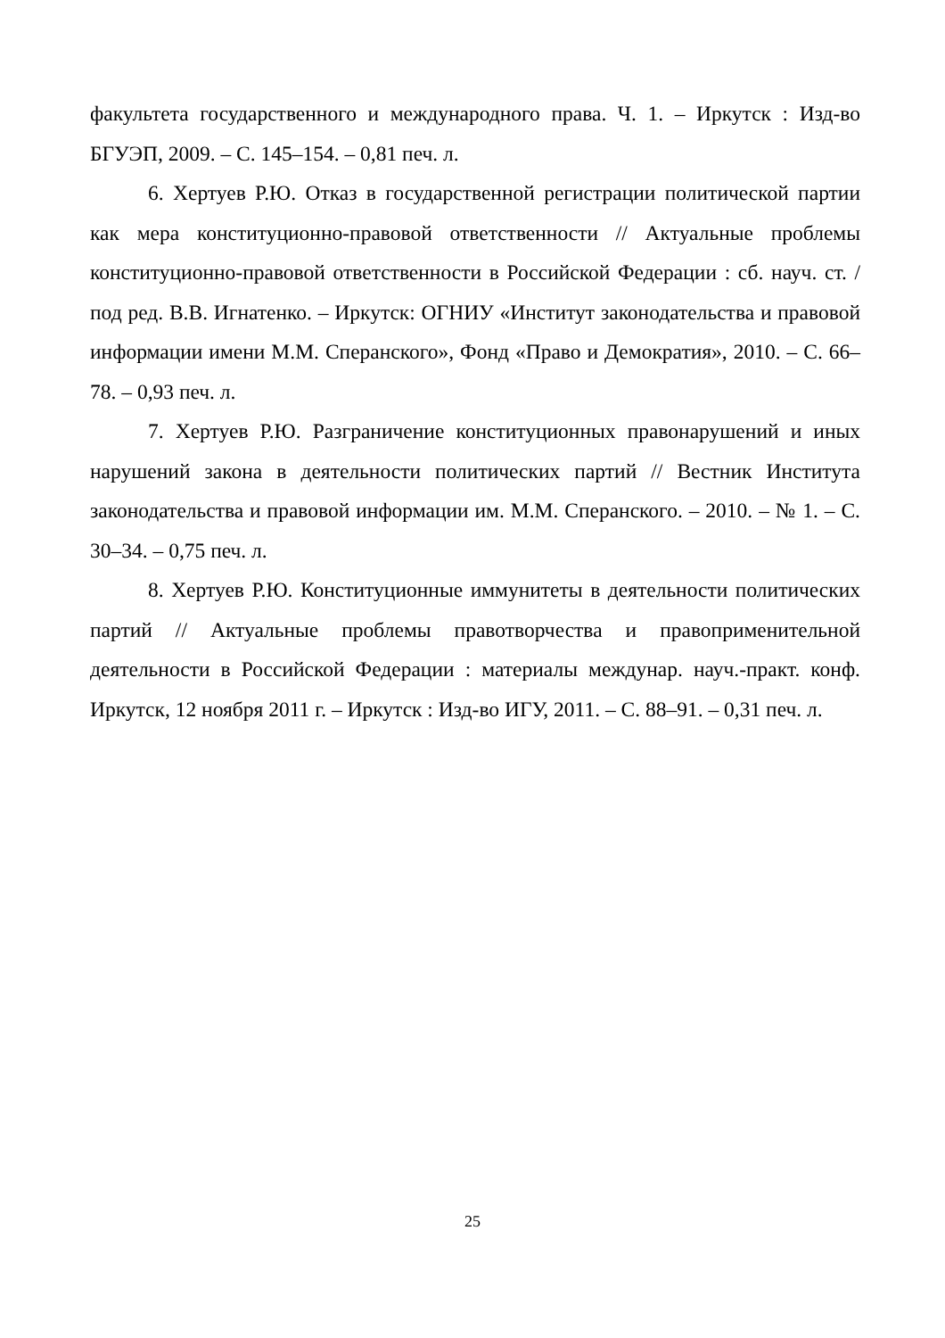факультета государственного и международного права. Ч. 1. – Иркутск : Изд-во БГУЭП, 2009. – С. 145–154. – 0,81 печ. л.
6. Хертуев Р.Ю. Отказ в государственной регистрации политической партии как мера конституционно-правовой ответственности // Актуальные проблемы конституционно-правовой ответственности в Российской Федерации : сб. науч. ст. / под ред. В.В. Игнатенко. – Иркутск: ОГНИУ «Институт законодательства и правовой информации имени М.М. Сперанского», Фонд «Право и Демократия», 2010. – С. 66–78. – 0,93 печ. л.
7. Хертуев Р.Ю. Разграничение конституционных правонарушений и иных нарушений закона в деятельности политических партий // Вестник Института законодательства и правовой информации им. М.М. Сперанского. – 2010. – № 1. – С. 30–34. – 0,75 печ. л.
8. Хертуев Р.Ю. Конституционные иммунитеты в деятельности политических партий // Актуальные проблемы правотворчества и правоприменительной деятельности в Российской Федерации : материалы междунар. науч.-практ. конф. Иркутск, 12 ноября 2011 г. – Иркутск : Изд-во ИГУ, 2011. – С. 88–91. – 0,31 печ. л.
25